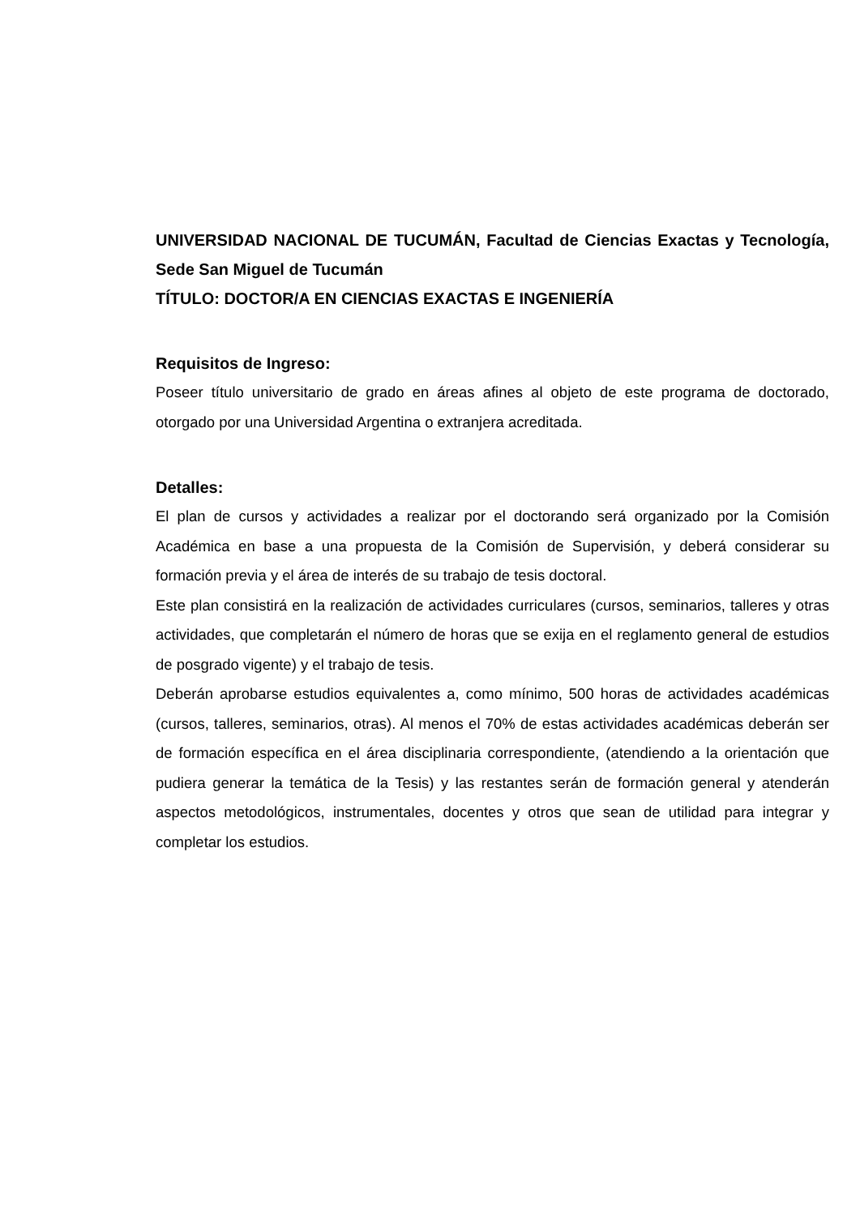UNIVERSIDAD NACIONAL DE TUCUMÁN, Facultad de Ciencias Exactas y Tecnología, Sede San Miguel de Tucumán
TÍTULO: DOCTOR/A EN CIENCIAS EXACTAS E INGENIERÍA
Requisitos de Ingreso:
Poseer título universitario de grado en áreas afines al objeto de este programa de doctorado, otorgado por una Universidad Argentina o extranjera acreditada.
Detalles:
El plan de cursos y actividades a realizar por el doctorando será organizado por la Comisión Académica en base a una propuesta de la Comisión de Supervisión, y deberá considerar su formación previa y el área de interés de su trabajo de tesis doctoral.
Este plan consistirá en la realización de actividades curriculares (cursos, seminarios, talleres y otras actividades, que completarán el número de horas que se exija en el reglamento general de estudios de posgrado vigente) y el trabajo de tesis.
Deberán aprobarse estudios equivalentes a, como mínimo, 500 horas de actividades académicas (cursos, talleres, seminarios, otras). Al menos el 70% de estas actividades académicas deberán ser de formación específica en el área disciplinaria correspondiente, (atendiendo a la orientación que pudiera generar la temática de la Tesis) y las restantes serán de formación general y atenderán aspectos metodológicos, instrumentales, docentes y otros que sean de utilidad para integrar y completar los estudios.